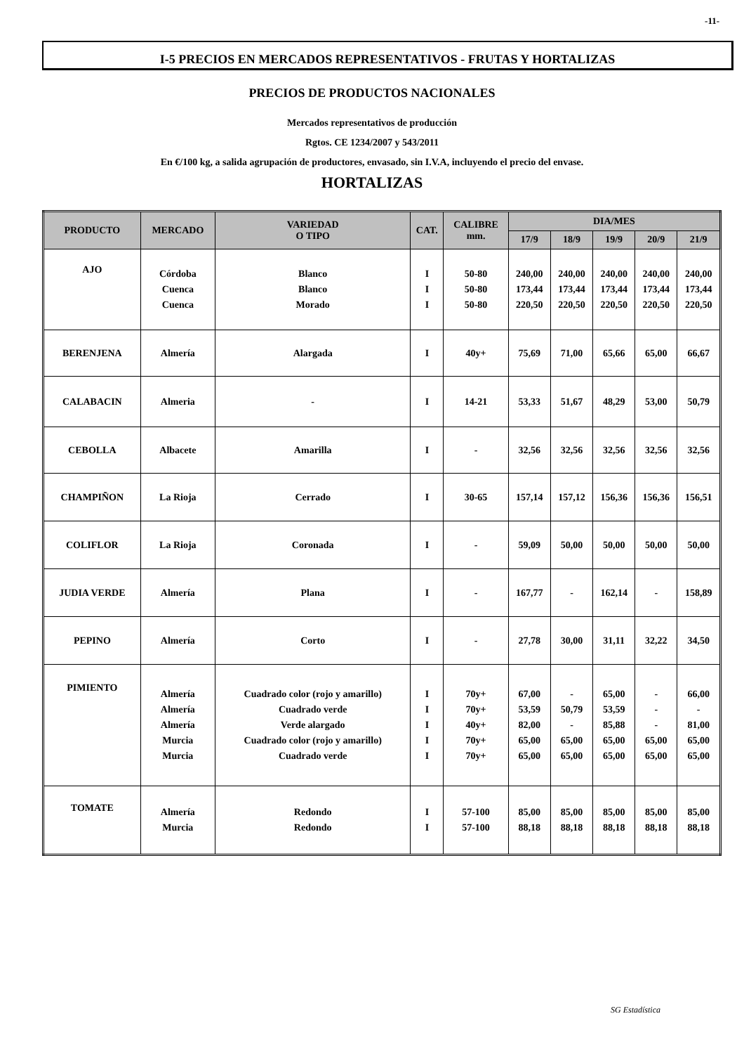-11-
I-5 PRECIOS EN MERCADOS REPRESENTATIVOS - FRUTAS Y HORTALIZAS
PRECIOS DE PRODUCTOS NACIONALES
Mercados representativos de producción
Rgtos. CE 1234/2007 y 543/2011
En €/100 kg, a salida agrupación de productores, envasado, sin I.V.A, incluyendo el precio del envase.
HORTALIZAS
| PRODUCTO | MERCADO | VARIEDAD O TIPO | CAT. | CALIBRE mm. | DIA/MES | | | | |
| --- | --- | --- | --- | --- | --- | --- | --- | --- | --- |
| | | | | | 17/9 | 18/9 | 19/9 | 20/9 | 21/9 |
| AJO | Córdoba Cuenca Cuenca | Blanco Blanco Morado | I I I | 50-80 50-80 50-80 | 240,00 173,44 220,50 | 240,00 173,44 220,50 | 240,00 173,44 220,50 | 240,00 173,44 220,50 | 240,00 173,44 220,50 |
| BERENJENA | Almería | Alargada | I | 40y+ | 75,69 | 71,00 | 65,66 | 65,00 | 66,67 |
| CALABACIN | Almeria | - | I | 14-21 | 53,33 | 51,67 | 48,29 | 53,00 | 50,79 |
| CEBOLLA | Albacete | Amarilla | I | - | 32,56 | 32,56 | 32,56 | 32,56 | 32,56 |
| CHAMPIÑON | La Rioja | Cerrado | I | 30-65 | 157,14 | 157,12 | 156,36 | 156,36 | 156,51 |
| COLIFLOR | La Rioja | Coronada | I | - | 59,09 | 50,00 | 50,00 | 50,00 | 50,00 |
| JUDIA VERDE | Almería | Plana | I | - | 167,77 | - | 162,14 | - | 158,89 |
| PEPINO | Almería | Corto | I | - | 27,78 | 30,00 | 31,11 | 32,22 | 34,50 |
| PIMIENTO | Almería Almería Almería Murcia Murcia | Cuadrado color (rojo y amarillo) Cuadrado verde Verde alargado Cuadrado color (rojo y amarillo) Cuadrado verde | I I I I I | 70y+ 70y+ 40y+ 70y+ 70y+ | 67,00 53,59 82,00 65,00 65,00 | - 50,79 - 65,00 65,00 | 65,00 53,59 85,88 65,00 65,00 | - - - 65,00 65,00 | 66,00 - 81,00 65,00 65,00 |
| TOMATE | Almería Murcia | Redondo Redondo | I I | 57-100 57-100 | 85,00 88,18 | 85,00 88,18 | 85,00 88,18 | 85,00 88,18 | 85,00 88,18 |
SG Estadística